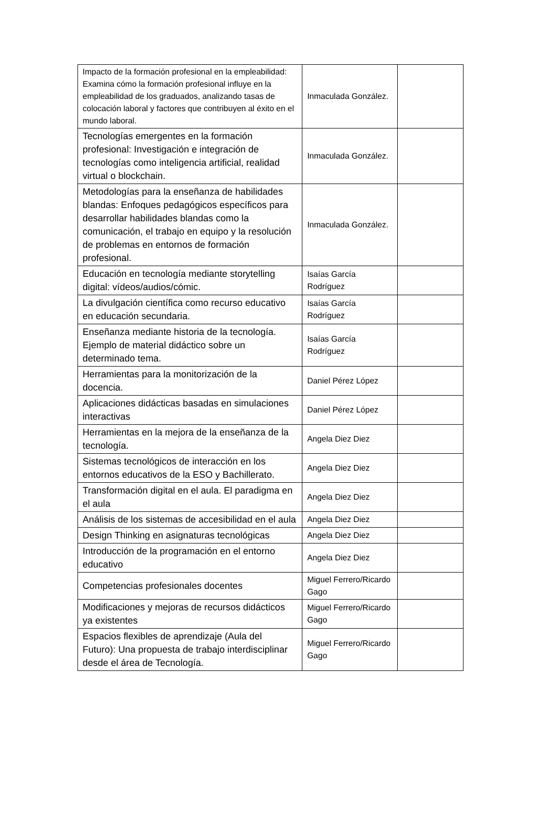| Impacto de la formación profesional en la empleabilidad: Examina cómo la formación profesional influye en la empleabilidad de los graduados, analizando tasas de colocación laboral y factores que contribuyen al éxito en el mundo laboral. | Inmaculada González. | |
| Tecnologías emergentes en la formación profesional: Investigación e integración de tecnologías como inteligencia artificial, realidad virtual o blockchain. | Inmaculada González. | |
| Metodologías para la enseñanza de habilidades blandas: Enfoques pedagógicos específicos para desarrollar habilidades blandas como la comunicación, el trabajo en equipo y la resolución de problemas en entornos de formación profesional. | Inmaculada González. | |
| Educación en tecnología mediante storytelling digital: vídeos/audios/cómic. | Isaías García Rodríguez | |
| La divulgación científica como recurso educativo en educación secundaria. | Isaías García Rodríguez | |
| Enseñanza mediante historia de la tecnología. Ejemplo de material didáctico sobre un determinado tema. | Isaías García Rodríguez | |
| Herramientas para la monitorización de la docencia. | Daniel Pérez López | |
| Aplicaciones didácticas basadas en simulaciones interactivas | Daniel Pérez López | |
| Herramientas en la mejora de la enseñanza de la tecnología. | Angela Diez Diez | |
| Sistemas tecnológicos de interacción en los entornos educativos de la ESO y Bachillerato. | Angela Diez Diez | |
| Transformación digital en el aula. El paradigma en el aula | Angela Diez Diez | |
| Análisis de los sistemas de accesibilidad en el aula | Angela Diez Diez | |
| Design Thinking en asignaturas tecnológicas | Angela Diez Diez | |
| Introducción de la programación en el entorno educativo | Angela Diez Diez | |
| Competencias profesionales docentes | Miguel Ferrero/Ricardo Gago | |
| Modificaciones y mejoras de recursos didácticos ya existentes | Miguel Ferrero/Ricardo Gago | |
| Espacios flexibles de aprendizaje (Aula del Futuro): Una propuesta de trabajo interdisciplinar desde el área de Tecnología. | Miguel Ferrero/Ricardo Gago | |